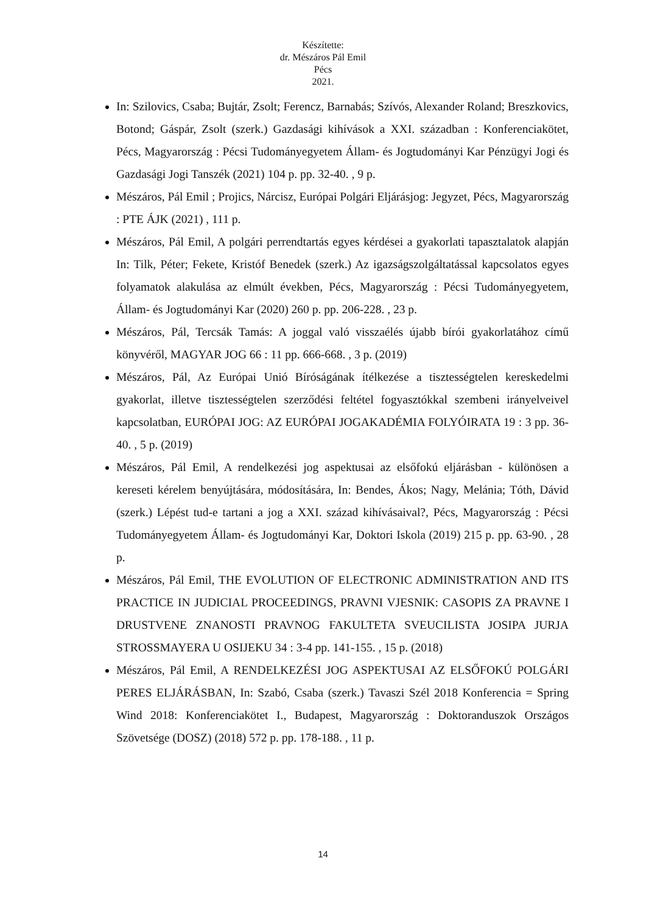Készítette:
dr. Mészáros Pál Emil
Pécs
2021.
In: Szilovics, Csaba; Bujtár, Zsolt; Ferencz, Barnabás; Szívós, Alexander Roland; Breszkovics, Botond; Gáspár, Zsolt (szerk.) Gazdasági kihívások a XXI. században : Konferenciakötet, Pécs, Magyarország : Pécsi Tudományegyetem Állam- és Jogtudományi Kar Pénzügyi Jogi és Gazdasági Jogi Tanszék (2021) 104 p. pp. 32-40. , 9 p.
Mészáros, Pál Emil ; Projics, Nárcisz, Európai Polgári Eljárásjog: Jegyzet, Pécs, Magyarország : PTE ÁJK (2021) , 111 p.
Mészáros, Pál Emil, A polgári perrendtartás egyes kérdései a gyakorlati tapasztalatok alapján In: Tilk, Péter; Fekete, Kristóf Benedek (szerk.) Az igazságszolgáltatással kapcsolatos egyes folyamatok alakulása az elmúlt években, Pécs, Magyarország : Pécsi Tudományegyetem, Állam- és Jogtudományi Kar (2020) 260 p. pp. 206-228. , 23 p.
Mészáros, Pál, Tercsák Tamás: A joggal való visszaélés újabb bírói gyakorlatához című könyvéről, MAGYAR JOG 66 : 11 pp. 666-668. , 3 p. (2019)
Mészáros, Pál, Az Európai Unió Bíróságának ítélkezése a tisztességtelen kereskedelmi gyakorlat, illetve tisztességtelen szerződési feltétel fogyasztókkal szembeni irányelveivel kapcsolatban, EURÓPAI JOG: AZ EURÓPAI JOGAKADÉMIA FOLYÓIRATA 19 : 3 pp. 36-40. , 5 p. (2019)
Mészáros, Pál Emil, A rendelkezési jog aspektusai az elsőfokú eljárásban - különösen a kereseti kérelem benyújtására, módosítására, In: Bendes, Ákos; Nagy, Melánia; Tóth, Dávid (szerk.) Lépést tud-e tartani a jog a XXI. század kihívásaival?, Pécs, Magyarország : Pécsi Tudományegyetem Állam- és Jogtudományi Kar, Doktori Iskola (2019) 215 p. pp. 63-90. , 28 p.
Mészáros, Pál Emil, THE EVOLUTION OF ELECTRONIC ADMINISTRATION AND ITS PRACTICE IN JUDICIAL PROCEEDINGS, PRAVNI VJESNIK: CASOPIS ZA PRAVNE I DRUSTVENE ZNANOSTI PRAVNOG FAKULTETA SVEUCILISTA JOSIPA JURJA STROSSMAYERA U OSIJEKU 34 : 3-4 pp. 141-155. , 15 p. (2018)
Mészáros, Pál Emil, A RENDELKEZÉSI JOG ASPEKTUSAI AZ ELSŐFOKÚ POLGÁRI PERES ELJÁRÁSBAN, In: Szabó, Csaba (szerk.) Tavaszi Szél 2018 Konferencia = Spring Wind 2018: Konferenciakötet I., Budapest, Magyarország : Doktoranduszok Országos Szövetsége (DOSZ) (2018) 572 p. pp. 178-188. , 11 p.
14